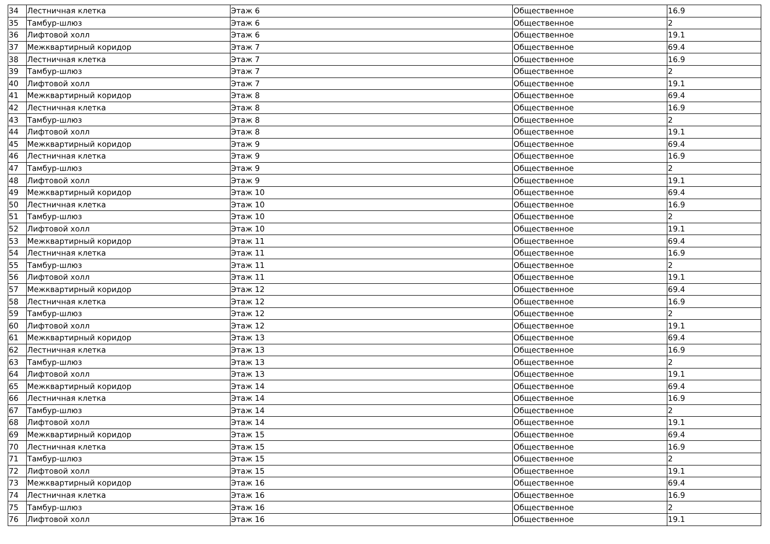| 34 | Лестничная клетка | Этаж 6 | Общественное | 16.9 |
| 35 | Тамбур-шлюз | Этаж 6 | Общественное | 2 |
| 36 | Лифтовой холл | Этаж 6 | Общественное | 19.1 |
| 37 | Межквартирный коридор | Этаж 7 | Общественное | 69.4 |
| 38 | Лестничная клетка | Этаж 7 | Общественное | 16.9 |
| 39 | Тамбур-шлюз | Этаж 7 | Общественное | 2 |
| 40 | Лифтовой холл | Этаж 7 | Общественное | 19.1 |
| 41 | Межквартирный коридор | Этаж 8 | Общественное | 69.4 |
| 42 | Лестничная клетка | Этаж 8 | Общественное | 16.9 |
| 43 | Тамбур-шлюз | Этаж 8 | Общественное | 2 |
| 44 | Лифтовой холл | Этаж 8 | Общественное | 19.1 |
| 45 | Межквартирный коридор | Этаж 9 | Общественное | 69.4 |
| 46 | Лестничная клетка | Этаж 9 | Общественное | 16.9 |
| 47 | Тамбур-шлюз | Этаж 9 | Общественное | 2 |
| 48 | Лифтовой холл | Этаж 9 | Общественное | 19.1 |
| 49 | Межквартирный коридор | Этаж 10 | Общественное | 69.4 |
| 50 | Лестничная клетка | Этаж 10 | Общественное | 16.9 |
| 51 | Тамбур-шлюз | Этаж 10 | Общественное | 2 |
| 52 | Лифтовой холл | Этаж 10 | Общественное | 19.1 |
| 53 | Межквартирный коридор | Этаж 11 | Общественное | 69.4 |
| 54 | Лестничная клетка | Этаж 11 | Общественное | 16.9 |
| 55 | Тамбур-шлюз | Этаж 11 | Общественное | 2 |
| 56 | Лифтовой холл | Этаж 11 | Общественное | 19.1 |
| 57 | Межквартирный коридор | Этаж 12 | Общественное | 69.4 |
| 58 | Лестничная клетка | Этаж 12 | Общественное | 16.9 |
| 59 | Тамбур-шлюз | Этаж 12 | Общественное | 2 |
| 60 | Лифтовой холл | Этаж 12 | Общественное | 19.1 |
| 61 | Межквартирный коридор | Этаж 13 | Общественное | 69.4 |
| 62 | Лестничная клетка | Этаж 13 | Общественное | 16.9 |
| 63 | Тамбур-шлюз | Этаж 13 | Общественное | 2 |
| 64 | Лифтовой холл | Этаж 13 | Общественное | 19.1 |
| 65 | Межквартирный коридор | Этаж 14 | Общественное | 69.4 |
| 66 | Лестничная клетка | Этаж 14 | Общественное | 16.9 |
| 67 | Тамбур-шлюз | Этаж 14 | Общественное | 2 |
| 68 | Лифтовой холл | Этаж 14 | Общественное | 19.1 |
| 69 | Межквартирный коридор | Этаж 15 | Общественное | 69.4 |
| 70 | Лестничная клетка | Этаж 15 | Общественное | 16.9 |
| 71 | Тамбур-шлюз | Этаж 15 | Общественное | 2 |
| 72 | Лифтовой холл | Этаж 15 | Общественное | 19.1 |
| 73 | Межквартирный коридор | Этаж 16 | Общественное | 69.4 |
| 74 | Лестничная клетка | Этаж 16 | Общественное | 16.9 |
| 75 | Тамбур-шлюз | Этаж 16 | Общественное | 2 |
| 76 | Лифтовой холл | Этаж 16 | Общественное | 19.1 |